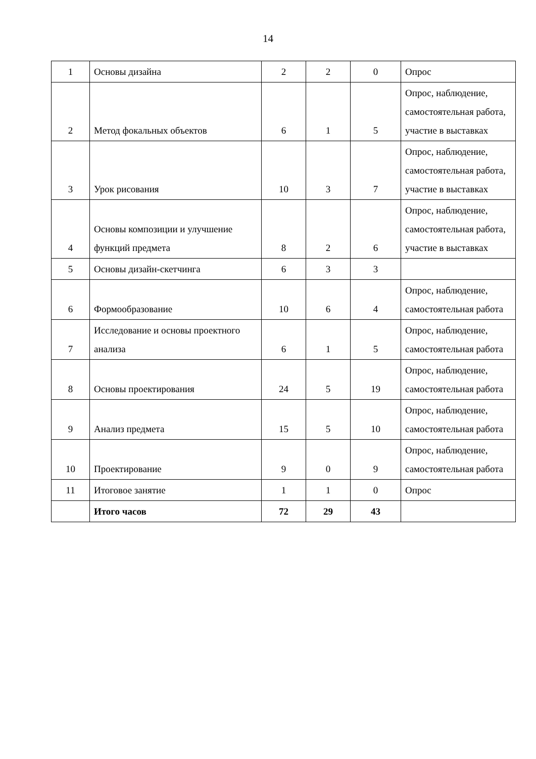14
| 1 | Основы дизайна | 2 | 2 | 0 | Опрос |
| 2 | Метод фокальных объектов | 6 | 1 | 5 | Опрос, наблюдение, самостоятельная работа, участие в выставках |
| 3 | Урок рисования | 10 | 3 | 7 | Опрос, наблюдение, самостоятельная работа, участие в выставках |
| 4 | Основы композиции и улучшение функций предмета | 8 | 2 | 6 | Опрос, наблюдение, самостоятельная работа, участие в выставках |
| 5 | Основы дизайн-скетчинга | 6 | 3 | 3 | |
| 6 | Формообразование | 10 | 6 | 4 | Опрос, наблюдение, самостоятельная работа |
| 7 | Исследование и основы проектного анализа | 6 | 1 | 5 | Опрос, наблюдение, самостоятельная работа |
| 8 | Основы проектирования | 24 | 5 | 19 | Опрос, наблюдение, самостоятельная работа |
| 9 | Анализ предмета | 15 | 5 | 10 | Опрос, наблюдение, самостоятельная работа |
| 10 | Проектирование | 9 | 0 | 9 | Опрос, наблюдение, самостоятельная работа |
| 11 | Итоговое занятие | 1 | 1 | 0 | Опрос |
| | Итого часов | 72 | 29 | 43 | |